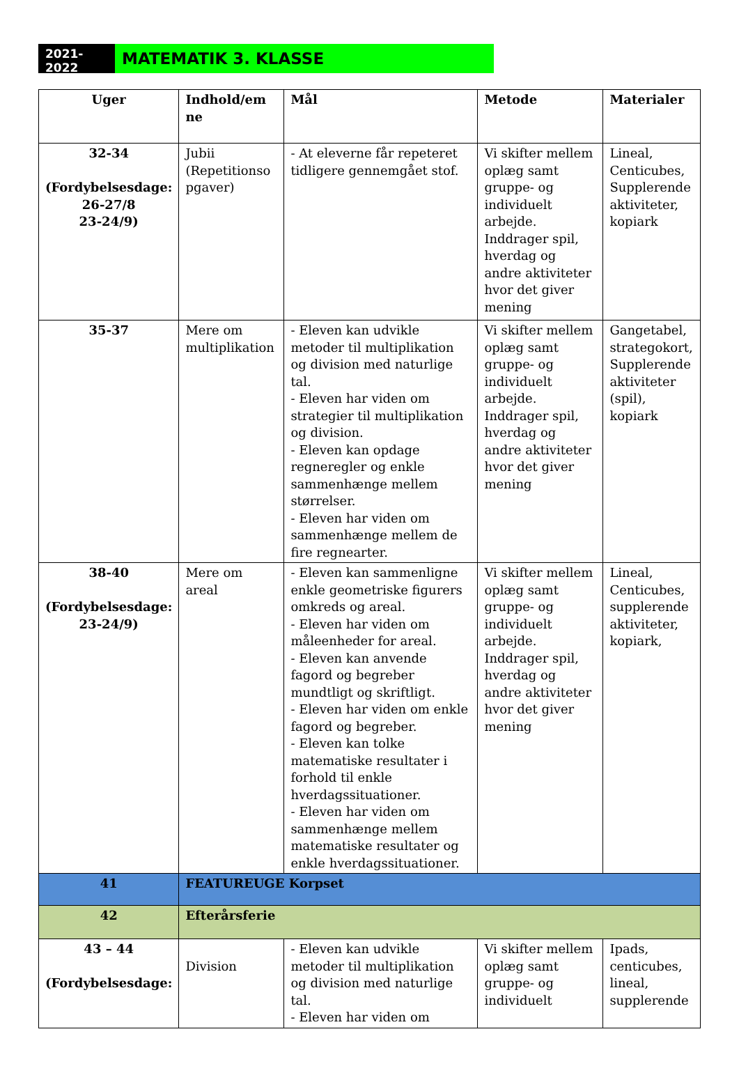2021-2022
MATEMATIK 3. KLASSE
| Uger | Indhold/em ne | Mål | Metode | Materialer |
| --- | --- | --- | --- | --- |
| 32-34 (Fordybelsesdage: 26-27/8 23-24/9) | Jubii (Repetitionso pgaver) | - At eleverne får repeteret tidligere gennemgået stof. | Vi skifter mellem oplæg samt gruppe- og individuelt arbejde. Inddrager spil, hverdag og andre aktiviteter hvor det giver mening | Lineal, Centicubes, Supplerende aktiviteter, kopiark |
| 35-37 | Mere om multiplikation | - Eleven kan udvikle metoder til multiplikation og division med naturlige tal. - Eleven har viden om strategier til multiplikation og division. - Eleven kan opdage regneregler og enkle sammenhænge mellem størrelser. - Eleven har viden om sammenhænge mellem de fire regnearter. | Vi skifter mellem oplæg samt gruppe- og individuelt arbejde. Inddrager spil, hverdag og andre aktiviteter hvor det giver mening | Gangetabel, strategokort, Supplerende aktiviteter (spil), kopiark |
| 38-40 (Fordybelsesdage: 23-24/9) | Mere om areal | - Eleven kan sammenligne enkle geometriske figurers omkreds og areal. - Eleven har viden om måleenheder for areal. - Eleven kan anvende fagord og begreber mundtligt og skriftligt. - Eleven har viden om enkle fagord og begreber. - Eleven kan tolke matematiske resultater i forhold til enkle hverdagssituationer. - Eleven har viden om sammenhænge mellem matematiske resultater og enkle hverdagssituationer. | Vi skifter mellem oplæg samt gruppe- og individuelt arbejde. Inddrager spil, hverdag og andre aktiviteter hvor det giver mening | Lineal, Centicubes, supplerende aktiviteter, kopiark, |
| 41 | FEATUREUGE Korpset | | | |
| 42 | Efterårsferie | | | |
| 43 – 44 (Fordybelsesdage: | Division | - Eleven kan udvikle metoder til multiplikation og division med naturlige tal. - Eleven har viden om | Vi skifter mellem oplæg samt gruppe- og individuelt | Ipads, centicubes, lineal, supplerende |